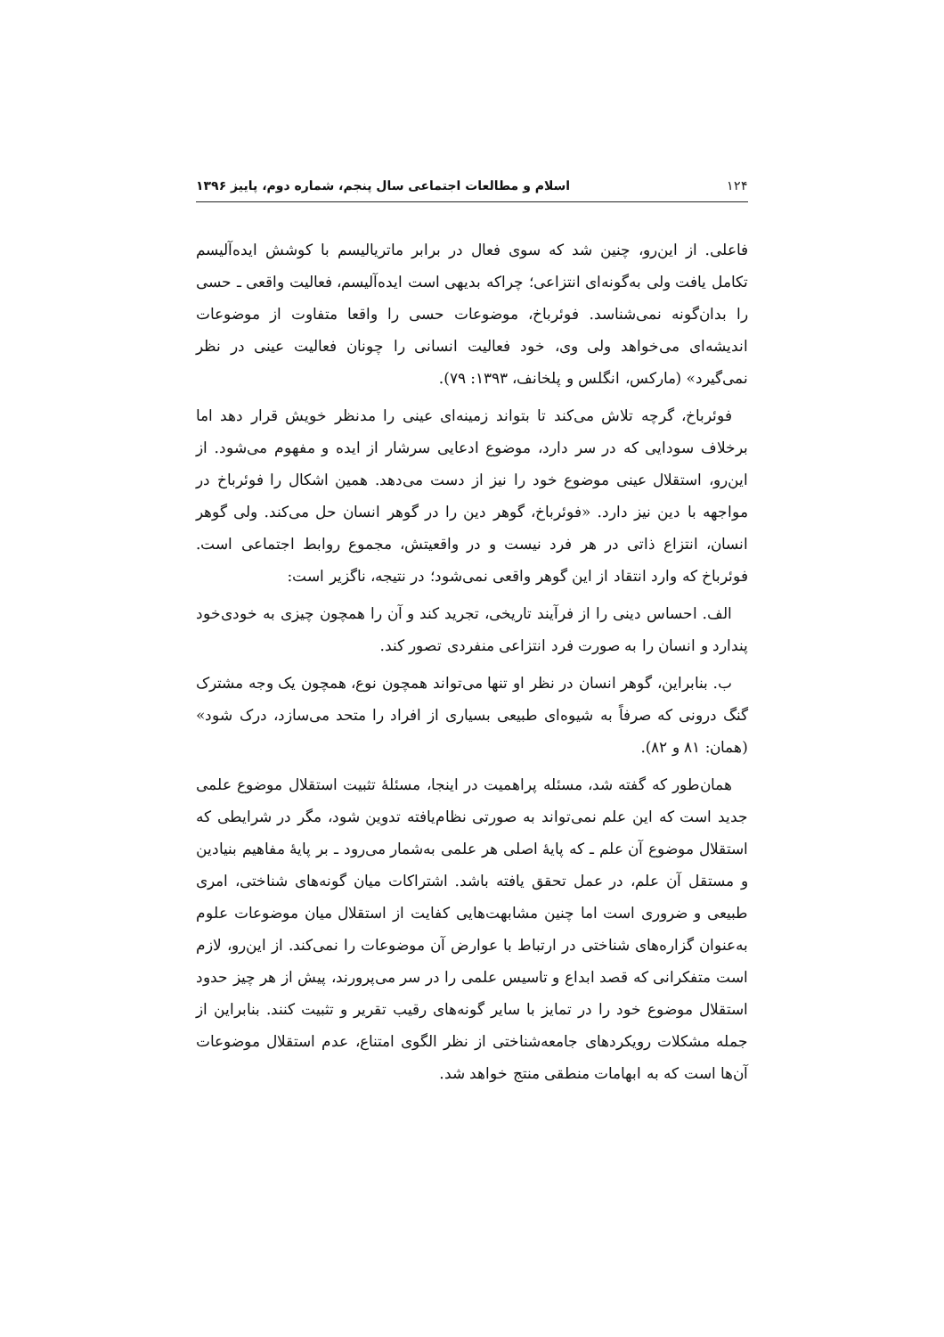۱۲۴ اسلام و مطالعات اجتماعی سال پنجم، شماره دوم، پاییز ۱۳۹۶
فاعلی. از این‌رو، چنین شد که سوی فعال در برابر ماتریالیسم با کوشش ایده‌آلیسم تکامل یافت ولی به‌گونه‌ای انتزاعی؛ چراکه بدیهی است ایده‌آلیسم، فعالیت واقعی ـ حسی را بدان‌گونه نمی‌شناسد. فوئرباخ، موضوعات حسی را واقعا متفاوت از موضوعات اندیشه‌ای می‌خواهد ولی وی، خود فعالیت انسانی را چونان فعالیت عینی در نظر نمی‌گیرد» (مارکس، انگلس و پلخانف، ۱۳۹۳: ۷۹).
فوئرباخ، گرچه تلاش می‌کند تا بتواند زمینه‌ای عینی را مدنظر خویش قرار دهد اما برخلاف سودایی که در سر دارد، موضوع ادعایی سرشار از ایده و مفهوم می‌شود. از این‌رو، استقلال عینی موضوع خود را نیز از دست می‌دهد. همین اشکال را فوئرباخ در مواجهه با دین نیز دارد. «فوئرباخ، گوهر دین را در گوهر انسان حل می‌کند. ولی گوهر انسان، انتزاع ذاتی در هر فرد نیست و در واقعیتش، مجموع روابط اجتماعی است. فوئرباخ که وارد انتقاد از این گوهر واقعی نمی‌شود؛ در نتیجه، ناگزیر است:
الف. احساس دینی را از فرآیند تاریخی، تجرید کند و آن را همچون چیزی به خودی‌خود پندارد و انسان را به صورت فرد انتزاعی منفردی تصور کند.
ب. بنابراین، گوهر انسان در نظر او تنها می‌تواند همچون نوع، همچون یک وجه مشترک گنگ درونی که صرفاً به شیوه‌ای طبیعی بسیاری از افراد را متحد می‌سازد، درک شود» (همان: ۸۱ و ۸۲).
همان‌طور که گفته شد، مسئله پراهمیت در اینجا، مسئلهٔ تثبیت استقلال موضوع علمی جدید است که این علم نمی‌تواند به صورتی نظام‌یافته تدوین شود، مگر در شرایطی که استقلال موضوع آن علم ـ که پایهٔ اصلی هر علمی به‌شمار می‌رود ـ بر پایهٔ مفاهیم بنیادین و مستقل آن علم، در عمل تحقق یافته باشد. اشتراکات میان گونه‌های شناختی، امری طبیعی و ضروری است اما چنین مشابهت‌هایی کفایت از استقلال میان موضوعات علوم به‌عنوان گزاره‌های شناختی در ارتباط با عوارض آن موضوعات را نمی‌کند. از این‌رو، لازم است متفکرانی که قصد ابداع و تاسیس علمی را در سر می‌پرورند، پیش از هر چیز حدود استقلال موضوع خود را در تمایز با سایر گونه‌های رقیب تقریر و تثبیت کنند. بنابراین از جمله مشکلات رویکردهای جامعه‌شناختی از نظر الگوی امتناع، عدم استقلال موضوعات آن‌ها است که به ابهامات منطقی منتج خواهد شد.